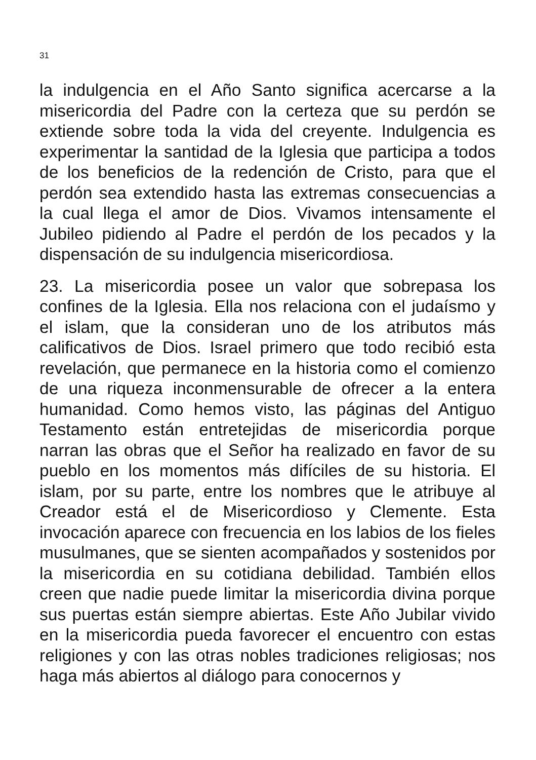31
la indulgencia en el Año Santo significa acercarse a la misericordia del Padre con la certeza que su perdón se extiende sobre toda la vida del creyente. Indulgencia es experimentar la santidad de la Iglesia que participa a todos de los beneficios de la redención de Cristo, para que el perdón sea extendido hasta las extremas consecuencias a la cual llega el amor de Dios. Vivamos intensamente el Jubileo pidiendo al Padre el perdón de los pecados y la dispensación de su indulgencia misericordiosa.
23. La misericordia posee un valor que sobrepasa los confines de la Iglesia. Ella nos relaciona con el judaísmo y el islam, que la consideran uno de los atributos más calificativos de Dios. Israel primero que todo recibió esta revelación, que permanece en la historia como el comienzo de una riqueza inconmensurable de ofrecer a la entera humanidad. Como hemos visto, las páginas del Antiguo Testamento están entretejidas de misericordia porque narran las obras que el Señor ha realizado en favor de su pueblo en los momentos más difíciles de su historia. El islam, por su parte, entre los nombres que le atribuye al Creador está el de Misericordioso y Clemente. Esta invocación aparece con frecuencia en los labios de los fieles musulmanes, que se sienten acompañados y sostenidos por la misericordia en su cotidiana debilidad. También ellos creen que nadie puede limitar la misericordia divina porque sus puertas están siempre abiertas. Este Año Jubilar vivido en la misericordia pueda favorecer el encuentro con estas religiones y con las otras nobles tradiciones religiosas; nos haga más abiertos al diálogo para conocernos y